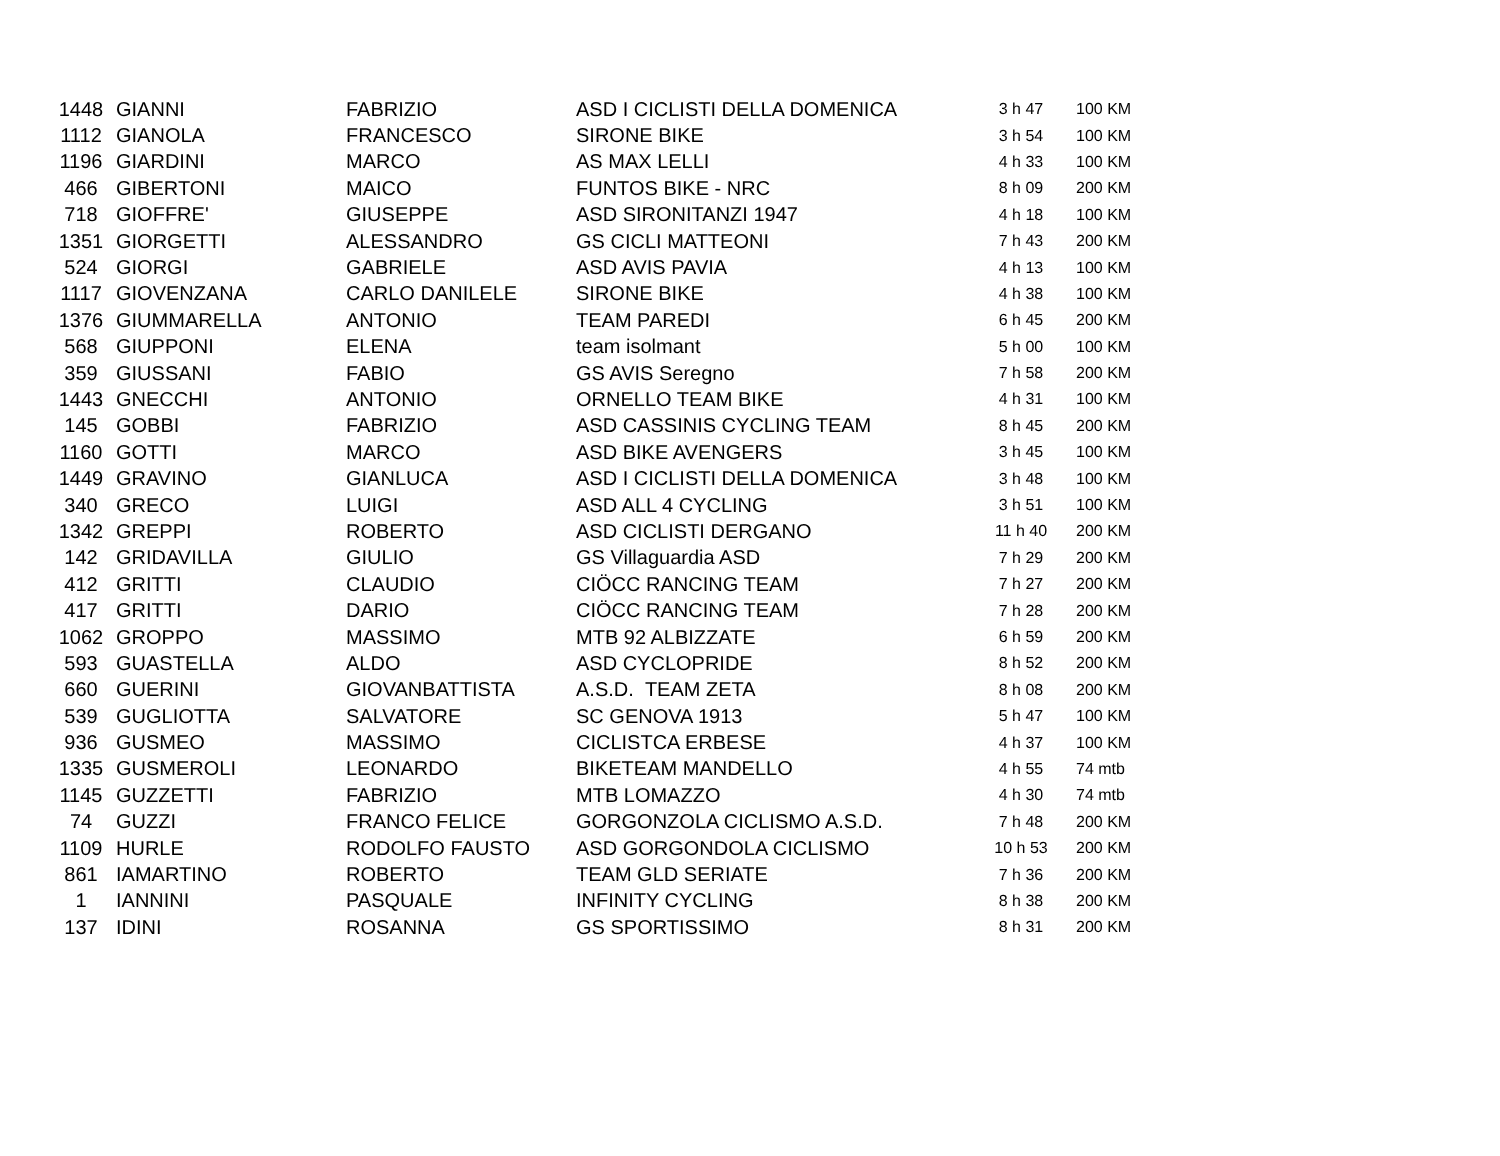| 1448 | GIANNI | FABRIZIO | ASD I CICLISTI DELLA DOMENICA | 3 h 47 | 100 KM |
| 1112 | GIANOLA | FRANCESCO | SIRONE BIKE | 3 h 54 | 100 KM |
| 1196 | GIARDINI | MARCO | AS MAX LELLI | 4 h 33 | 100 KM |
| 466 | GIBERTONI | MAICO | FUNTOS BIKE - NRC | 8 h 09 | 200 KM |
| 718 | GIOFFRE' | GIUSEPPE | ASD SIRONITANZI 1947 | 4 h 18 | 100 KM |
| 1351 | GIORGETTI | ALESSANDRO | GS CICLI MATTEONI | 7 h 43 | 200 KM |
| 524 | GIORGI | GABRIELE | ASD AVIS PAVIA | 4 h 13 | 100 KM |
| 1117 | GIOVENZANA | CARLO DANILELE | SIRONE BIKE | 4 h 38 | 100 KM |
| 1376 | GIUMMARELLA | ANTONIO | TEAM PAREDI | 6 h 45 | 200 KM |
| 568 | GIUPPONI | ELENA | team isolmant | 5 h 00 | 100 KM |
| 359 | GIUSSANI | FABIO | GS AVIS Seregno | 7 h 58 | 200 KM |
| 1443 | GNECCHI | ANTONIO | ORNELLO TEAM BIKE | 4 h 31 | 100 KM |
| 145 | GOBBI | FABRIZIO | ASD CASSINIS CYCLING TEAM | 8 h 45 | 200 KM |
| 1160 | GOTTI | MARCO | ASD BIKE AVENGERS | 3 h 45 | 100 KM |
| 1449 | GRAVINO | GIANLUCA | ASD I CICLISTI DELLA DOMENICA | 3 h 48 | 100 KM |
| 340 | GRECO | LUIGI | ASD ALL 4 CYCLING | 3 h 51 | 100 KM |
| 1342 | GREPPI | ROBERTO | ASD CICLISTI DERGANO | 11 h 40 | 200 KM |
| 142 | GRIDAVILLA | GIULIO | GS Villaguardia ASD | 7 h 29 | 200 KM |
| 412 | GRITTI | CLAUDIO | CIÖCC RANCING TEAM | 7 h 27 | 200 KM |
| 417 | GRITTI | DARIO | CIÖCC RANCING TEAM | 7 h 28 | 200 KM |
| 1062 | GROPPO | MASSIMO | MTB 92 ALBIZZATE | 6 h 59 | 200 KM |
| 593 | GUASTELLA | ALDO | ASD CYCLOPRIDE | 8 h 52 | 200 KM |
| 660 | GUERINI | GIOVANBATTISTA | A.S.D. TEAM ZETA | 8 h 08 | 200 KM |
| 539 | GUGLIOTTA | SALVATORE | SC GENOVA 1913 | 5 h 47 | 100 KM |
| 936 | GUSMEO | MASSIMO | CICLISTCA ERBESE | 4 h 37 | 100 KM |
| 1335 | GUSMEROLI | LEONARDO | BIKETEAM MANDELLO | 4 h 55 | 74 mtb |
| 1145 | GUZZETTI | FABRIZIO | MTB LOMAZZO | 4 h 30 | 74 mtb |
| 74 | GUZZI | FRANCO FELICE | GORGONZOLA CICLISMO A.S.D. | 7 h 48 | 200 KM |
| 1109 | HURLE | RODOLFO FAUSTO | ASD GORGONDOLA CICLISMO | 10 h 53 | 200 KM |
| 861 | IAMARTINO | ROBERTO | TEAM GLD SERIATE | 7 h 36 | 200 KM |
| 1 | IANNINI | PASQUALE | INFINITY CYCLING | 8 h 38 | 200 KM |
| 137 | IDINI | ROSANNA | GS SPORTISSIMO | 8 h 31 | 200 KM |